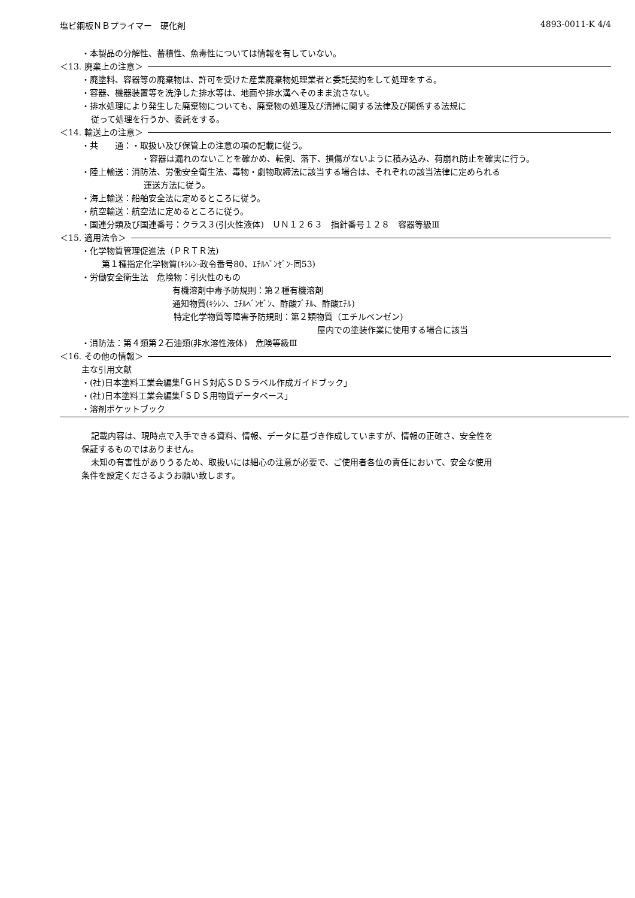塩ビ鋼板ＮＢプライマー　硬化剤 4893-0011-K 4/4
・本製品の分解性、蓄積性、魚毒性については情報を有していない。
＜13. 廃棄上の注意＞
・廃塗料、容器等の廃棄物は、許可を受けた産業廃棄物処理業者と委託契約をして処理をする。
・容器、機器装置等を洗浄した排水等は、地面や排水溝へそのまま流さない。
・排水処理により発生した廃棄物についても、廃棄物の処理及び清掃に関する法律及び関係する法規に
従って処理を行うか、委託をする。
＜14. 輸送上の注意＞
・共　　通：・取扱い及び保管上の注意の項の記載に従う。
・容器は漏れのないことを確かめ、転倒、落下、損傷がないように積み込み、荷崩れ防止を確実に行う。
・陸上輸送：消防法、労働安全衛生法、毒物・劇物取締法に該当する場合は、それぞれの該当法律に定められる
運送方法に従う。
・海上輸送：船舶安全法に定めるところに従う。
・航空輸送：航空法に定めるところに従う。
・国連分類及び国連番号：クラス３(引火性液体)　ＵＮ１２６３　指針番号１２８　容器等級Ⅲ
＜15. 適用法令＞
・化学物質管理促進法（ＰＲＴＲ法)
第１種指定化学物質(ｷｼﾚﾝ-政令番号80、ｴﾁﾙﾍﾞﾝｾﾞﾝ-同53)
・労働安全衛生法　危険物：引火性のもの
有機溶剤中毒予防規則：第２種有機溶剤
通知物質(ｷｼﾚﾝ、ｴﾁﾙﾍﾞﾝｾﾞﾝ、酢酸ﾌﾞﾁﾙ、酢酸ｴﾁﾙ)
特定化学物質等障害予防規則：第２類物質（エチルベンゼン)
屋内での塗装作業に使用する場合に該当
・消防法：第４類第２石油類(非水溶性液体)　危険等級Ⅲ
＜16. その他の情報＞
主な引用文献
・(社)日本塗料工業会編集｢ＧＨＳ対応ＳＤＳラベル作成ガイドブック｣
・(社)日本塗料工業会編集｢ＳＤＳ用物質データベース｣
・溶剤ポケットブック
記載内容は、現時点で入手できる資料、情報、データに基づき作成していますが、情報の正確さ、安全性を
保証するものではありません。
未知の有害性がありうるため、取扱いには細心の注意が必要で、ご使用者各位の責任において、安全な使用
条件を設定くださるようお願い致します。